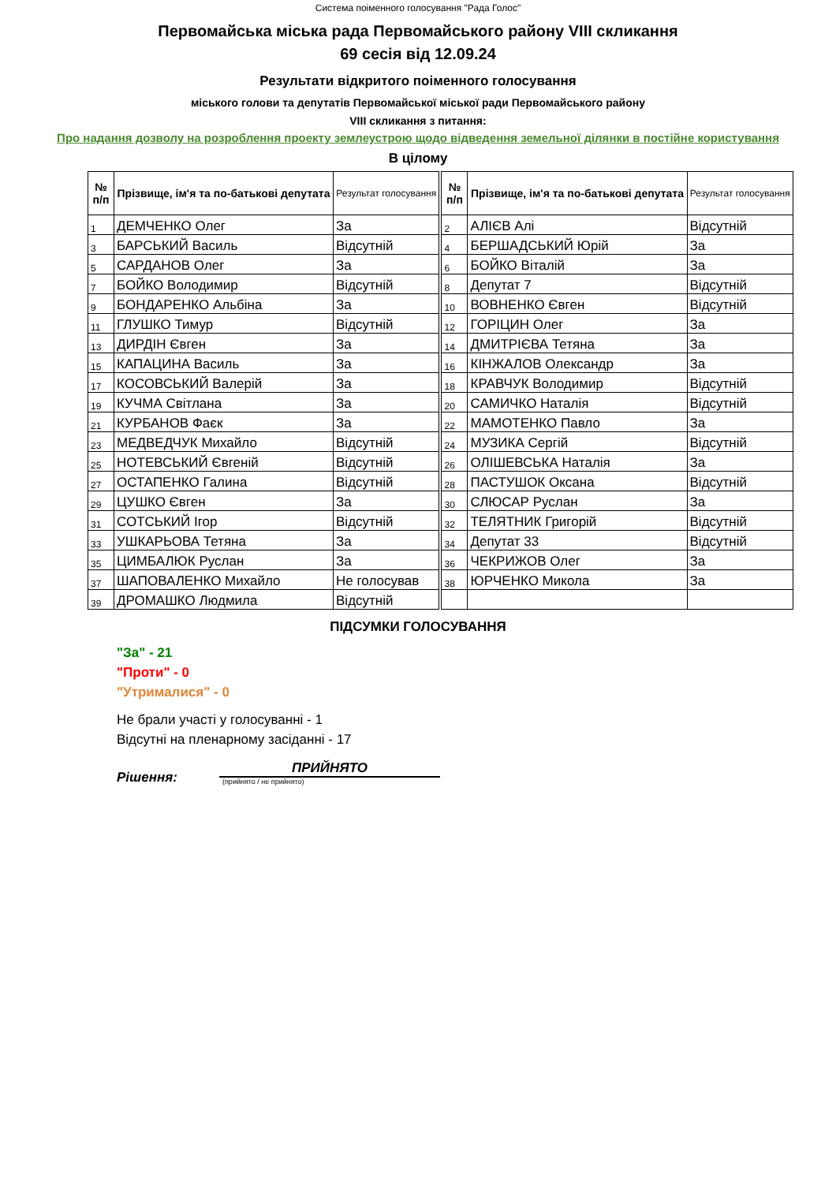Система поіменного голосування "Рада Голос"
Первомайська міська рада Первомайського району VIII скликання
69 сесія від 12.09.24
Результати відкритого поіменного голосування
міського голови та депутатів Первомайської міської ради Первомайського району
VIII скликання з питання:
Про надання дозволу на розроблення проекту землеустрою щодо відведення земельної ділянки в постійне користування
В цілому
| № п/п | Прізвище, ім'я та по-батькові депутата | Результат голосування | | № п/п | Прізвище, ім'я та по-батькові депутата | Результат голосування |
| 1 | ДЕМЧЕНКО Олег | За | | 2 | АЛІЄВ Алі | Відсутній |
| 3 | БАРСЬКИЙ Василь | Відсутній | | 4 | БЕРШАДСЬКИЙ Юрій | За |
| 5 | САРДАНОВ Олег | За | | 6 | БОЙКО Віталій | За |
| 7 | БОЙКО Володимир | Відсутній | | 8 | Депутат 7 | Відсутній |
| 9 | БОНДАРЕНКО Альбіна | За | | 10 | ВОВНЕНКО Євген | Відсутній |
| 11 | ГЛУШКО Тимур | Відсутній | | 12 | ГОРІЦИН Олег | За |
| 13 | ДИРДІН Євген | За | | 14 | ДМИТРІЄВА Тетяна | За |
| 15 | КАПАЦИНА Василь | За | | 16 | КІНЖАЛОВ Олександр | За |
| 17 | КОСОВСЬКИЙ Валерій | За | | 18 | КРАВЧУК Володимир | Відсутній |
| 19 | КУЧМА Світлана | За | | 20 | САМИЧКО Наталія | Відсутній |
| 21 | КУРБАНОВ Фаєк | За | | 22 | МАМОТЕНКО Павло | За |
| 23 | МЕДВЕДЧУК Михайло | Відсутній | | 24 | МУЗИКА Сергій | Відсутній |
| 25 | НОТЕВСЬКИЙ Євгеній | Відсутній | | 26 | ОЛІШЕВСЬКА Наталія | За |
| 27 | ОСТАПЕНКО Галина | Відсутній | | 28 | ПАСТУШОК Оксана | Відсутній |
| 29 | ЦУШКО Євген | За | | 30 | СЛЮСАР Руслан | За |
| 31 | СОТСЬКИЙ Ігор | Відсутній | | 32 | ТЕЛЯТНИК Григорій | Відсутній |
| 33 | УШКАРЬОВА Тетяна | За | | 34 | Депутат 33 | Відсутній |
| 35 | ЦИМБАЛЮК Руслан | За | | 36 | ЧЕКРИЖОВ Олег | За |
| 37 | ШАПОВАЛЕНКО Михайло | Не голосував | | 38 | ЮРЧЕНКО Микола | За |
| 39 | ДРОМАШКО Людмила | Відсутній | | | | |
ПІДСУМКИ ГОЛОСУВАННЯ
"За" - 21
"Проти" - 0
"Утрималися" - 0
Не брали участі у голосуванні - 1
Відсутні на пленарному засіданні - 17
Рішення:
ПРИЙНЯТО
(прийнято / не прийнято)